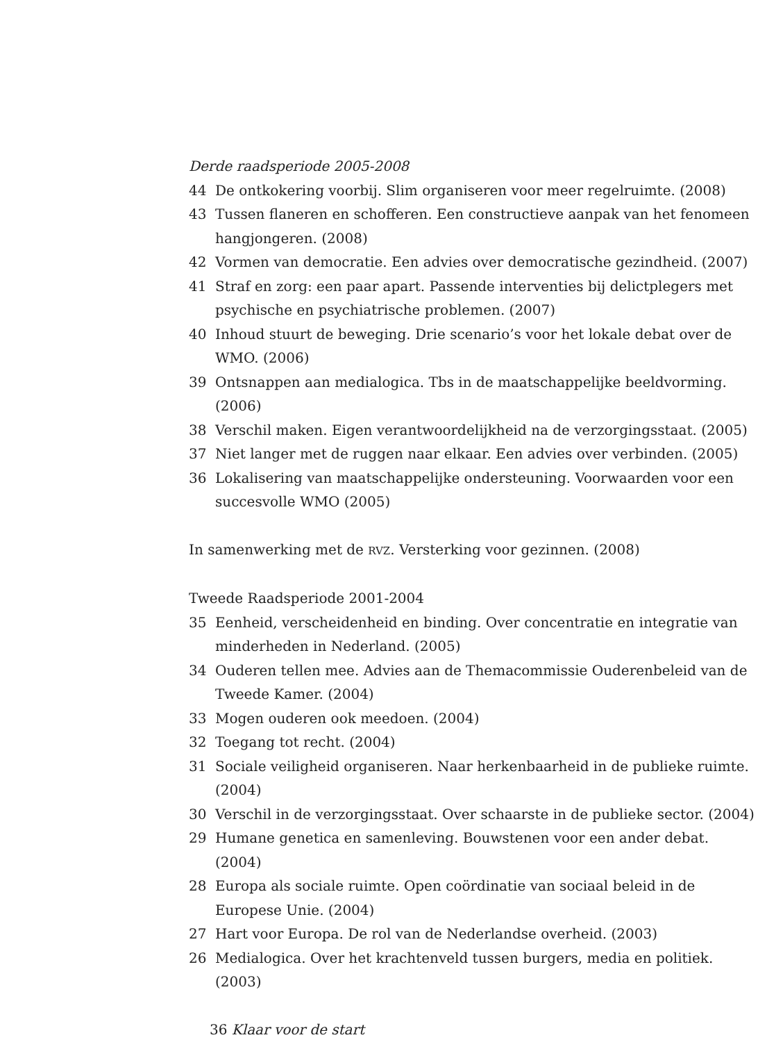Derde raadsperiode 2005-2008
44 De ontkokering voorbij. Slim organiseren voor meer regelruimte. (2008)
43 Tussen flaneren en schofferen. Een constructieve aanpak van het fenomeen hangjongeren. (2008)
42 Vormen van democratie. Een advies over democratische gezindheid. (2007)
41 Straf en zorg: een paar apart. Passende interventies bij delictplegers met psychische en psychiatrische problemen. (2007)
40 Inhoud stuurt de beweging. Drie scenario’s voor het lokale debat over de WMO. (2006)
39 Ontsnappen aan medialogica. Tbs in de maatschappelijke beeldvorming. (2006)
38 Verschil maken. Eigen verantwoordelijkheid na de verzorgingsstaat. (2005)
37 Niet langer met de ruggen naar elkaar. Een advies over verbinden. (2005)
36 Lokalisering van maatschappelijke ondersteuning. Voorwaarden voor een succesvolle WMO (2005)
In samenwerking met de RVZ. Versterking voor gezinnen. (2008)
Tweede Raadsperiode 2001-2004
35 Eenheid, verscheidenheid en binding. Over concentratie en integratie van minderheden in Nederland. (2005)
34 Ouderen tellen mee. Advies aan de Themacommissie Ouderenbeleid van de Tweede Kamer. (2004)
33 Mogen ouderen ook meedoen. (2004)
32 Toegang tot recht. (2004)
31 Sociale veiligheid organiseren. Naar herkenbaarheid in de publieke ruimte. (2004)
30 Verschil in de verzorgingsstaat. Over schaarste in de publieke sector. (2004)
29 Humane genetica en samenleving. Bouwstenen voor een ander debat. (2004)
28 Europa als sociale ruimte. Open coördinatie van sociaal beleid in de Europese Unie. (2004)
27 Hart voor Europa. De rol van de Nederlandse overheid. (2003)
26 Medialogica. Over het krachtenveld tussen burgers, media en politiek. (2003)
36 Klaar voor de start